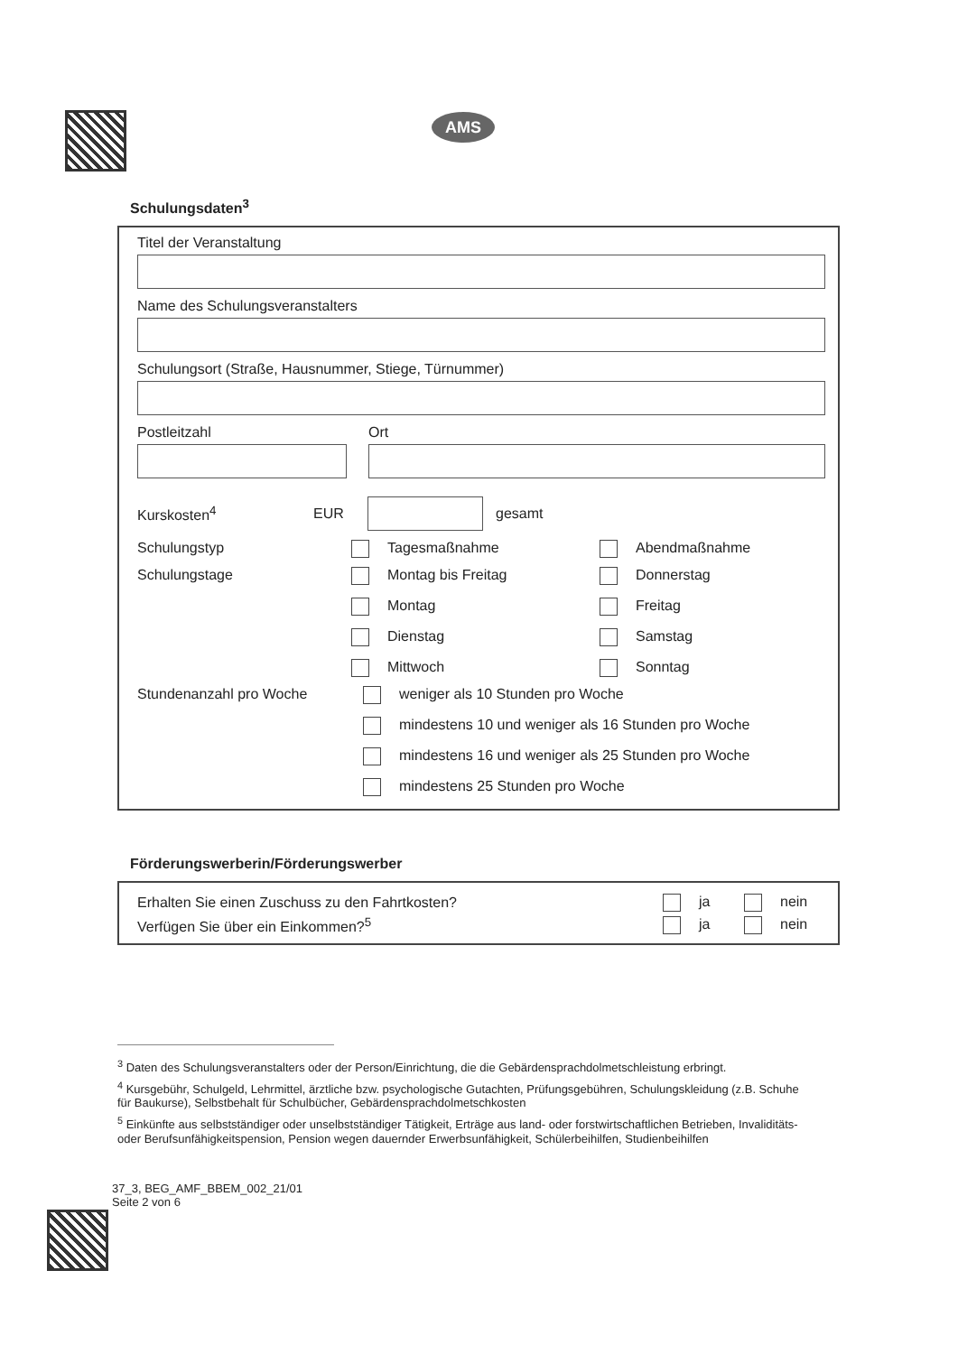AMS
Schulungsdaten<sup>3</sup>
Titel der Veranstaltung
Name des Schulungsveranstalters
Schulungsort (Straße, Hausnummer, Stiege, Türnummer)
Postleitzahl Ort
Kurskosten<sup>4</sup> EUR gesamt
Schulungstyp Tagesmaßnahme Abendmaßnahme
Schulungstage Montag bis Freitag Donnerstag Montag Freitag Dienstag Samstag Mittwoch Sonntag
Stundenanzahl pro Woche weniger als 10 Stunden pro Woche
mindestens 10 und weniger als 16 Stunden pro Woche
mindestens 16 und weniger als 25 Stunden pro Woche
mindestens 25 Stunden pro Woche
Förderungswerberin/Förderungswerber
Erhalten Sie einen Zuschuss zu den Fahrtkosten? ja nein
Verfügen Sie über ein Einkommen?<sup>5</sup> ja nein
<sup>3</sup> Daten des Schulungsveranstalters oder der Person/Einrichtung, die die Gebärdensprachdolmetschleistung erbringt.
<sup>4</sup> Kursgebühr, Schulgeld, Lehrmittel, ärztliche bzw. psychologische Gutachten, Prüfungsgebühren, Schulungskleidung (z.B. Schuhe für Baukurse), Selbstbehalt für Schulbücher, Gebärdensprachdolmetschkosten
<sup>5</sup> Einkünfte aus selbstständiger oder unselbstständiger Tätigkeit, Erträge aus land- oder forstwirtschaftlichen Betrieben, Invaliditäts- oder Berufsunfähigkeitspension, Pension wegen dauernder Erwerbsunfähigkeit, Schülerbeihilfen, Studienbeihilfen
37_3, BEG_AMF_BBEM_002_21/01
Seite 2 von 6